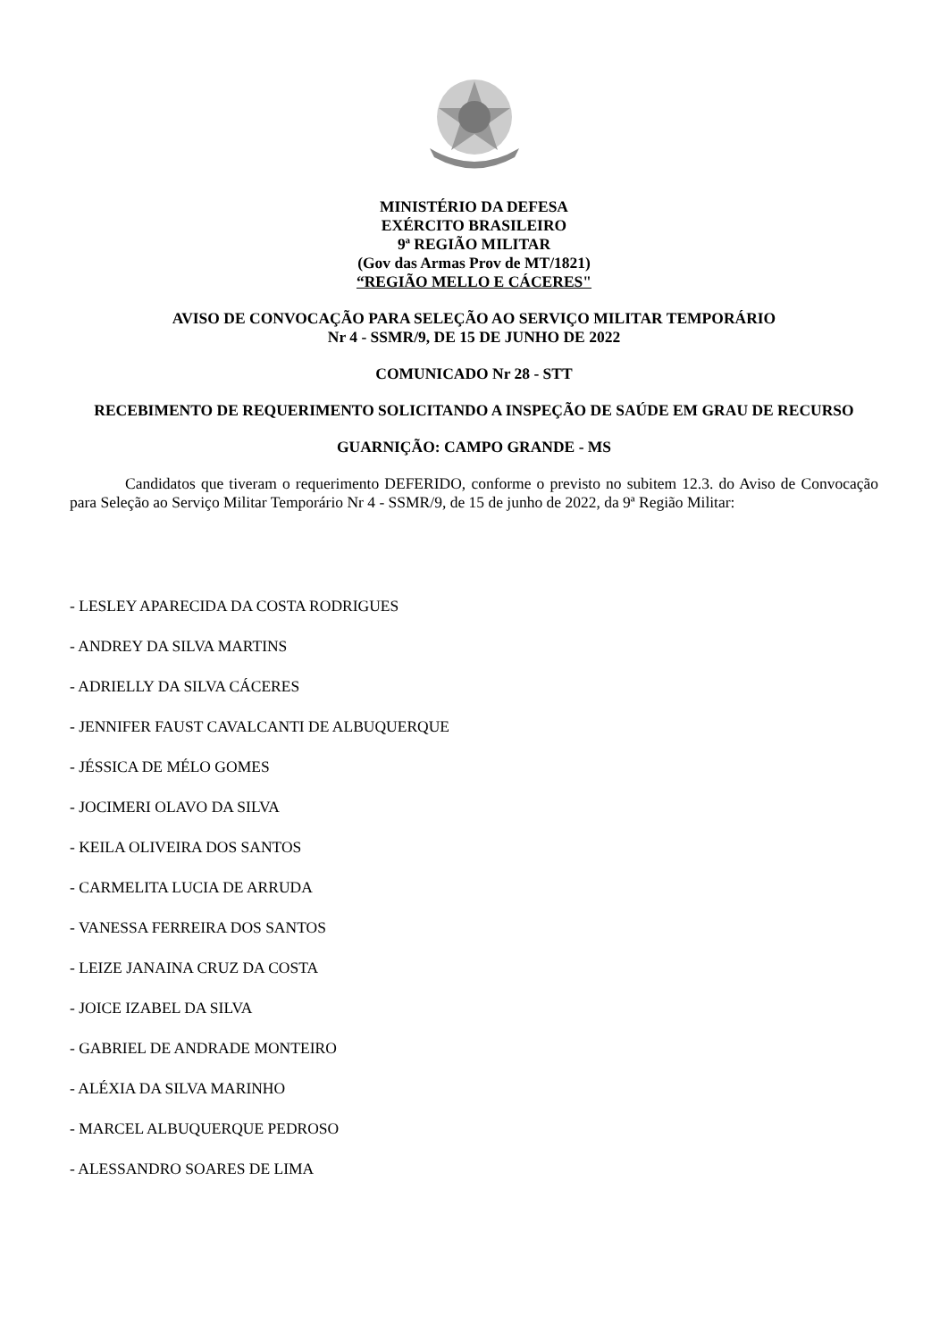MINISTÉRIO DA DEFESA
EXÉRCITO BRASILEIRO
9ª REGIÃO MILITAR
(Gov das Armas Prov de MT/1821)
“REGIÃO MELLO E CÁCERES"
AVISO DE CONVOCAÇÃO PARA SELEÇÃO AO SERVIÇO MILITAR TEMPORÁRIO
Nr 4 - SSMR/9, DE 15 DE JUNHO DE 2022
COMUNICADO Nr 28 - STT
RECEBIMENTO DE REQUERIMENTO SOLICITANDO A INSPEÇÃO DE SAÚDE EM GRAU DE RECURSO
GUARNIÇÃO: CAMPO GRANDE - MS
Candidatos que tiveram o requerimento DEFERIDO, conforme o previsto no subitem 12.3. do Aviso de Convocação para Seleção ao Serviço Militar Temporário Nr 4 - SSMR/9, de 15 de junho de 2022, da 9ª Região Militar:
- LESLEY APARECIDA DA COSTA RODRIGUES
- ANDREY DA SILVA MARTINS
- ADRIELLY DA SILVA CÁCERES
- JENNIFER FAUST CAVALCANTI DE ALBUQUERQUE
- JÉSSICA DE MÉLO GOMES
- JOCIMERI OLAVO DA SILVA
- KEILA OLIVEIRA DOS SANTOS
- CARMELITA LUCIA DE ARRUDA
- VANESSA FERREIRA DOS SANTOS
- LEIZE JANAINA CRUZ DA COSTA
- JOICE IZABEL DA SILVA
- GABRIEL DE ANDRADE MONTEIRO
- ALÉXIA DA SILVA MARINHO
- MARCEL ALBUQUERQUE PEDROSO
- ALESSANDRO SOARES DE LIMA